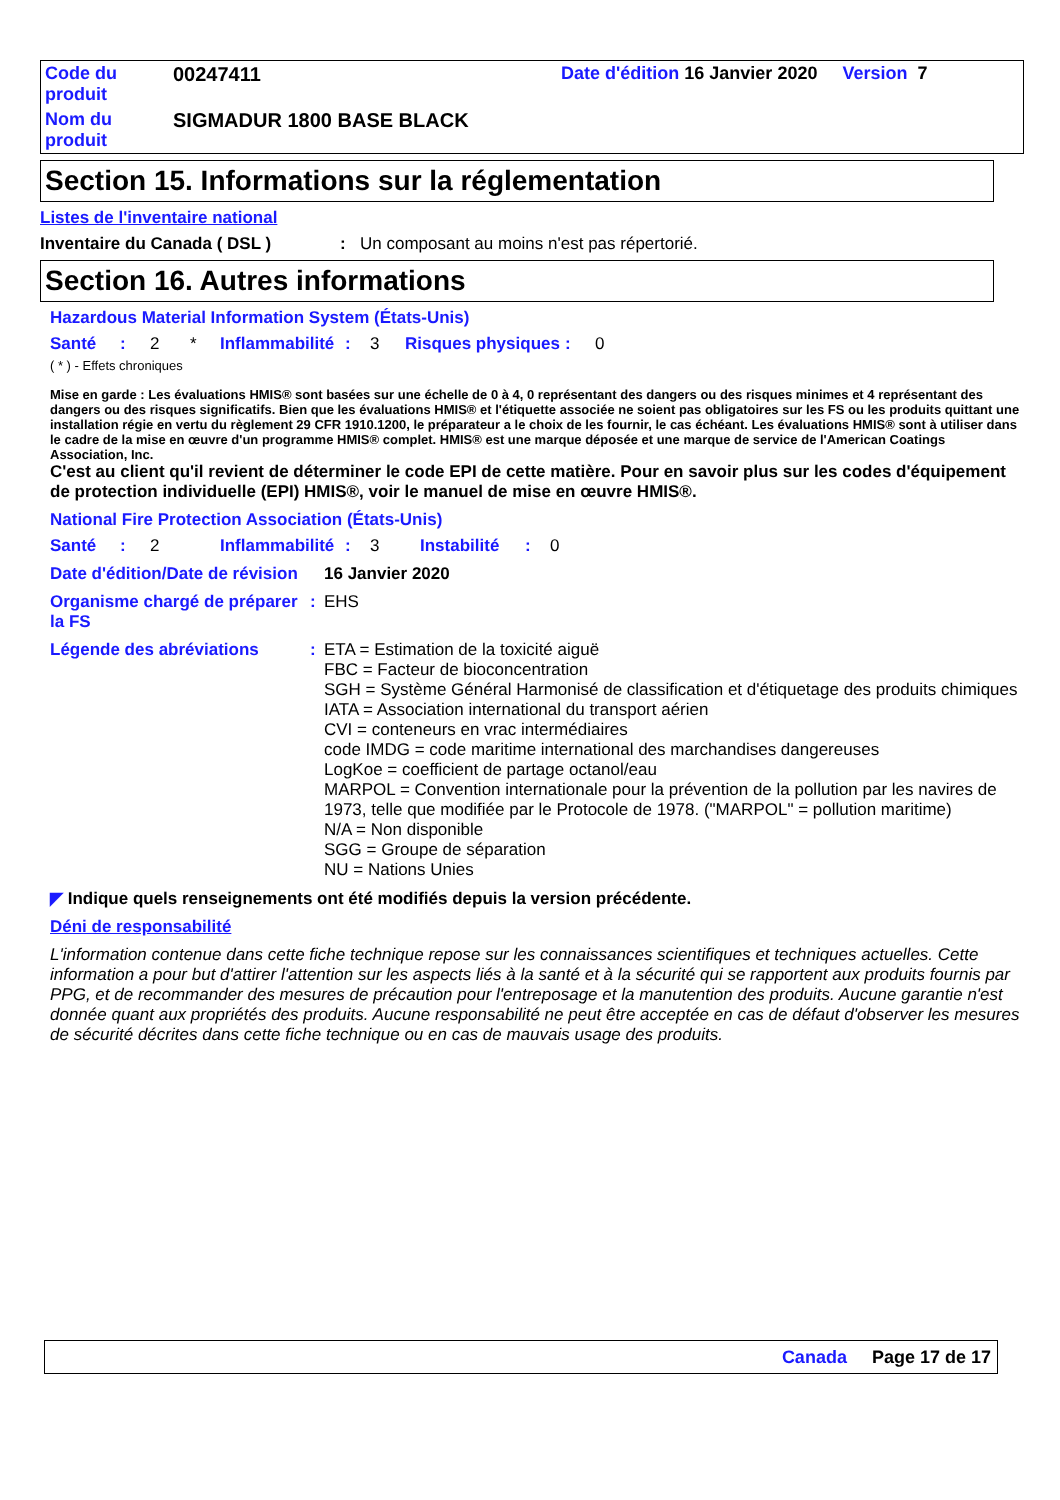| Code du produit | 00247411 | Date d'édition 16 Janvier 2020 Version 7 |
| Nom du produit | SIGMADUR 1800 BASE BLACK | |
Section 15. Informations sur la réglementation
Listes de l'inventaire national
| Inventaire du Canada ( DSL ) | : | Un composant au moins n'est pas répertorié. |
Section 16. Autres informations
Hazardous Material Information System (États-Unis)
| Santé | : | 2 | * | Inflammabilité | : | 3 | Risques physiques | : | 0 |
( * ) - Effets chroniques
Mise en garde : Les évaluations HMIS® sont basées sur une échelle de 0 à 4, 0 représentant des dangers ou des risques minimes et 4 représentant des dangers ou des risques significatifs. Bien que les évaluations HMIS® et l'étiquette associée ne soient pas obligatoires sur les FS ou les produits quittant une installation régie en vertu du règlement 29 CFR 1910.1200, le préparateur a le choix de les fournir, le cas échéant. Les évaluations HMIS® sont à utiliser dans le cadre de la mise en œuvre d'un programme HMIS® complet. HMIS® est une marque déposée et une marque de service de l'American Coatings Association, Inc.
C'est au client qu'il revient de déterminer le code EPI de cette matière. Pour en savoir plus sur les codes d'équipement de protection individuelle (EPI) HMIS®, voir le manuel de mise en œuvre HMIS®.
National Fire Protection Association (États-Unis)
| Santé | : | 2 | Inflammabilité | : | 3 | Instabilité | : | 0 |
| Date d'édition/Date de révision | | 16 Janvier 2020 |
| Organisme chargé de préparer la FS | : | EHS |
| Légende des abréviations | : | ETA = Estimation de la toxicité aiguë FBC = Facteur de bioconcentration SGH = Système Général Harmonisé de classification et d'étiquetage des produits chimiques IATA = Association international du transport aérien CVI = conteneurs en vrac intermédiaires code IMDG = code maritime international des marchandises dangereuses LogKoe = coefficient de partage octanol/eau MARPOL = Convention internationale pour la prévention de la pollution par les navires de 1973, telle que modifiée par le Protocole de 1978. ("MARPOL" = pollution maritime) N/A = Non disponible SGG = Groupe de séparation NU = Nations Unies |
◤ Indique quels renseignements ont été modifiés depuis la version précédente.
Déni de responsabilité
L'information contenue dans cette fiche technique repose sur les connaissances scientifiques et techniques actuelles. Cette information a pour but d'attirer l'attention sur les aspects liés à la santé et à la sécurité qui se rapportent aux produits fournis par PPG, et de recommander des mesures de précaution pour l'entreposage et la manutention des produits. Aucune garantie n'est donnée quant aux propriétés des produits. Aucune responsabilité ne peut être acceptée en cas de défaut d'observer les mesures de sécurité décrites dans cette fiche technique ou en cas de mauvais usage des produits.
Canada Page 17 de 17